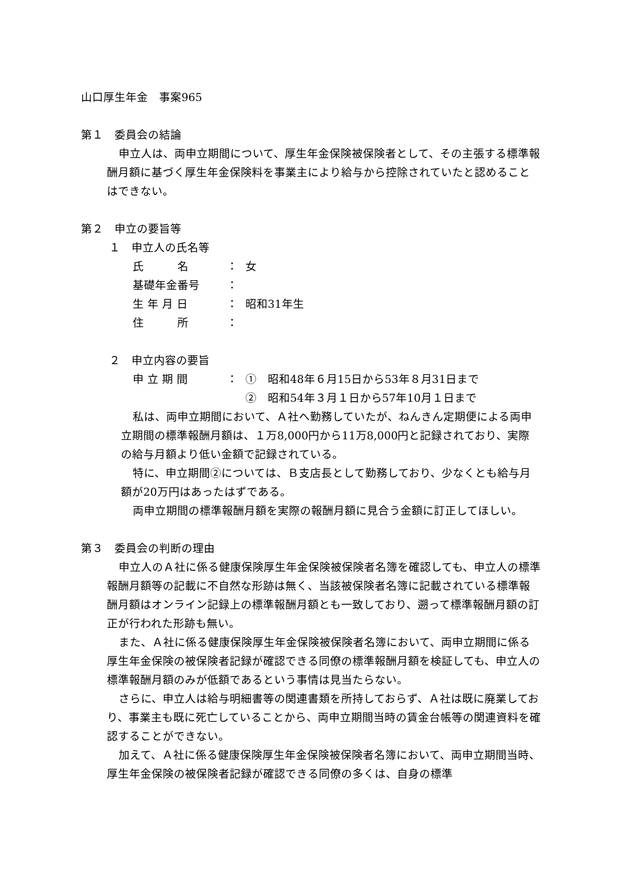山口厚生年金　事案965
第１　委員会の結論
申立人は、両申立期間について、厚生年金保険被保険者として、その主張する標準報酬月額に基づく厚生年金保険料を事業主により給与から控除されていたと認めることはできない。
第２　申立の要旨等
１　申立人の氏名等
氏　　　名 ： 女
基礎年金番号 ：
生 年 月 日 ： 昭和31年生
住　　　所 ：
２　申立内容の要旨
申 立 期 間 ： ①　昭和48年６月15日から53年８月31日まで
②　昭和54年３月１日から57年10月１日まで
私は、両申立期間において、Ａ社へ勤務していたが、ねんきん定期便による両申立期間の標準報酬月額は、１万8,000円から11万8,000円と記録されており、実際の給与月額より低い金額で記録されている。
特に、申立期間②については、Ｂ支店長として勤務しており、少なくとも給与月額が20万円はあったはずである。
両申立期間の標準報酬月額を実際の報酬月額に見合う金額に訂正してほしい。
第３　委員会の判断の理由
申立人のＡ社に係る健康保険厚生年金保険被保険者名簿を確認しても、申立人の標準報酬月額等の記載に不自然な形跡は無く、当該被保険者名簿に記載されている標準報酬月額はオンライン記録上の標準報酬月額とも一致しており、遡って標準報酬月額の訂正が行われた形跡も無い。
また、Ａ社に係る健康保険厚生年金保険被保険者名簿において、両申立期間に係る厚生年金保険の被保険者記録が確認できる同僚の標準報酬月額を検証しても、申立人の標準報酬月額のみが低額であるという事情は見当たらない。
さらに、申立人は給与明細書等の関連書類を所持しておらず、Ａ社は既に廃業しており、事業主も既に死亡していることから、両申立期間当時の賃金台帳等の関連資料を確認することができない。
加えて、Ａ社に係る健康保険厚生年金保険被保険者名簿において、両申立期間当時、厚生年金保険の被保険者記録が確認できる同僚の多くは、自身の標準